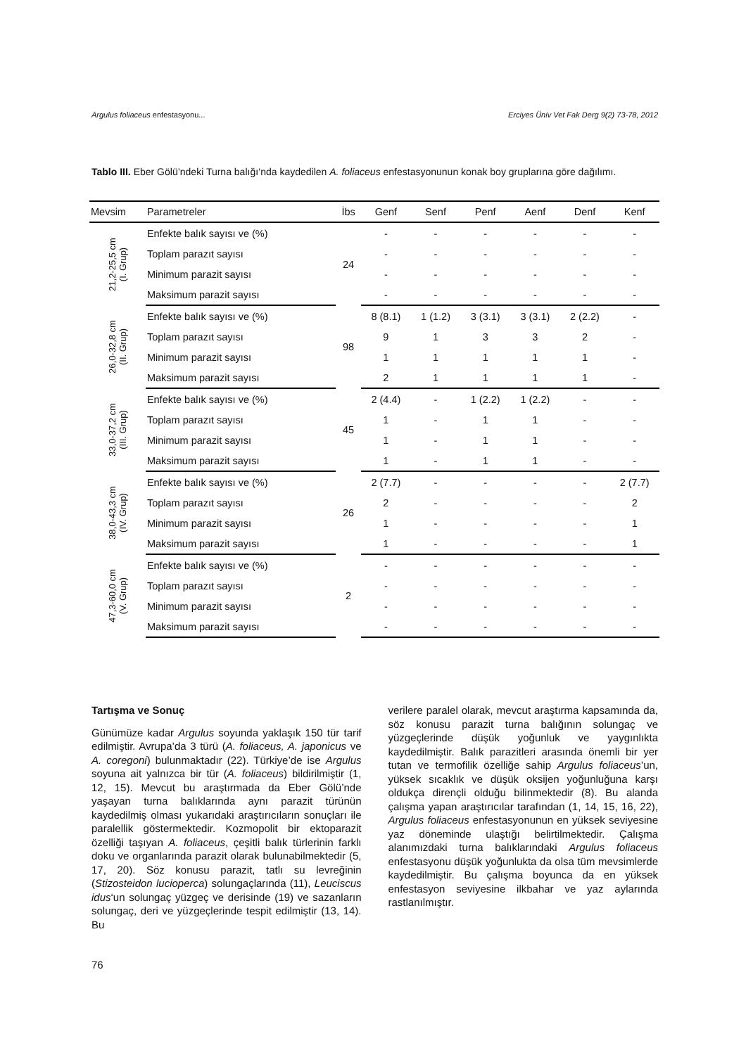Argulus foliaceus enfestasyonu... Erciyes Üniv Vet Fak Derg 9(2) 73-78, 2012
Tablo III. Eber Gölü’ndeki Turna balığı’nda kaydedilen A. foliaceus enfestasyonunun konak boy gruplarına göre dağılımı.
| Mevsim | Parametreler | İbs | Genf | Senf | Penf | Aenf | Denf | Kenf |
| --- | --- | --- | --- | --- | --- | --- | --- | --- |
| 21,2-25,5 cm (I. Grup) | Enfekte balık sayısı ve (%) | 24 | - | - | - | - | - | - |
| | Toplam parazıt sayısı | | - | - | - | - | - | - |
| | Minimum parazit sayısı | | - | - | - | - | - | - |
| | Maksimum parazit sayısı | | - | - | - | - | - | - |
| 26,0-32,8 cm (II. Grup) | Enfekte balık sayısı ve (%) | 98 | 8 (8.1) | 1 (1.2) | 3 (3.1) | 3 (3.1) | 2 (2.2) | - |
| | Toplam parazıt sayısı | | 9 | 1 | 3 | 3 | 2 | - |
| | Minimum parazit sayısı | | 1 | 1 | 1 | 1 | 1 | - |
| | Maksimum parazit sayısı | | 2 | 1 | 1 | 1 | 1 | - |
| 33,0-37,2 cm (III. Grup) | Enfekte balık sayısı ve (%) | 45 | 2 (4.4) | - | 1 (2.2) | 1 (2.2) | - | - |
| | Toplam parazıt sayısı | | 1 | - | 1 | 1 | - | - |
| | Minimum parazit sayısı | | 1 | - | 1 | 1 | - | - |
| | Maksimum parazit sayısı | | 1 | - | 1 | 1 | - | - |
| 38,0-43,3 cm (IV. Grup) | Enfekte balık sayısı ve (%) | 26 | 2 (7.7) | - | - | - | - | 2 (7.7) |
| | Toplam parazıt sayısı | | 2 | - | - | - | - | 2 |
| | Minimum parazit sayısı | | 1 | - | - | - | - | 1 |
| | Maksimum parazit sayısı | | 1 | - | - | - | - | 1 |
| 47,3-60,0 cm (V. Grup) | Enfekte balık sayısı ve (%) | 2 | - | - | - | - | - | - |
| | Toplam parazıt sayısı | | - | - | - | - | - | - |
| | Minimum parazit sayısı | | - | - | - | - | - | - |
| | Maksimum parazit sayısı | | - | - | - | - | - | - |
Tartışma ve Sonuç
Günümüze kadar Argulus soyunda yaklaşık 150 tür tarif edilmiştir. Avrupa’da 3 türü (A. foliaceus, A. japonicus ve A. coregoni) bulunmaktadır (22). Türkiye’de ise Argulus soyuna ait yalnızca bir tür (A. foliaceus) bildirilmiştir (1, 12, 15). Mevcut bu araştırmada da Eber Gölü’nde yaşayan turna balıklarında aynı parazit türünün kaydedilmiş olması yukarıdaki araştırıcıların sonuçları ile paralellik göstermektedir. Kozmopolit bir ektoparazit özelliği taşıyan A. foliaceus, çeşitli balık türlerinin farklı doku ve organlarında parazit olarak bulunabilmektedir (5, 17, 20). Söz konusu parazit, tatlı su levreğinin (Stizosteidon lucioperca) solungaçlarında (11), Leuciscus idus‘un solungaç yüzgeç ve derisinde (19) ve sazanların solungaç, deri ve yüzgeçlerinde tespit edilmiştir (13, 14). Bu
verilere paralel olarak, mevcut araştırma kapsamında da, söz konusu parazit turna balığının solungaç ve yüzgeçlerinde düşük yoğunluk ve yaygınlıkta kaydedilmiştir. Balık parazitleri arasında önemli bir yer tutan ve termofilik özelliğe sahip Argulus foliaceus’un, yüksek sıcaklık ve düşük oksijen yoğunluğuna karşı oldukça dirençli olduğu bilinmektedir (8). Bu alanda çalışma yapan araştırıcılar tarafından (1, 14, 15, 16, 22), Argulus foliaceus enfestasyonunun en yüksek seviyesine yaz döneminde ulaştığı belirtilmektedir. Çalışma alanımızdaki turna balıklarındaki Argulus foliaceus enfestasyonu düşük yoğunlukta da olsa tüm mevsimlerde kaydedilmiştir. Bu çalışma boyunca da en yüksek enfestasyon seviyesine ilkbahar ve yaz aylarında rastlanılmıştır.
76